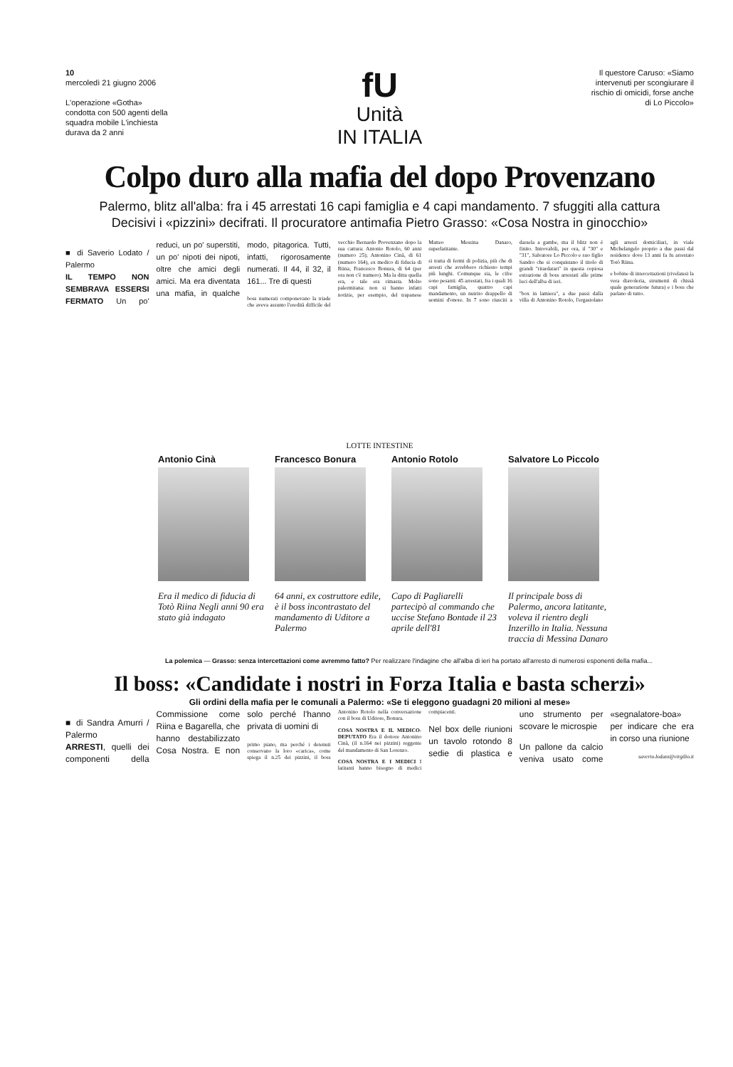10
mercoledì 21 giugno 2006
L'operazione «Gotha» condotta con 500 agenti della squadra mobile L'inchiesta durava da 2 anni
fU
Unità
IN ITALIA
Il questore Caruso: «Siamo intervenuti per scongiurare il rischio di omicidi, forse anche di Lo Piccolo»
Colpo duro alla mafia del dopo Provenzano
Palermo, blitz all'alba: fra i 45 arrestati 16 capi famiglia e 4 capi mandamento. 7 sfuggiti alla cattura
Decisivi i «pizzini» decifrati. Il procuratore antimafia Pietro Grasso: «Cosa Nostra in ginocchio»
■ di Saverio Lodato / Palermo
IL TEMPO NON SEMBRAVA ESSERSI FERMATO Un po' reduci, un po' superstiti, un po' nipoti dei nipoti, oltre che amici degli amici. Ma era diventata una mafia, in qualche modo, pitagorica. Tutti, infatti, rigorosamente numerati. Il 44, il 32, il 161... Tre di questi
boss numerati componevano la triade che aveva assunto l'eredità difficile del vecchio Bernardo Provenzano dopo la sua cattura: Antonio Rotolo, 60 anni (numero 25); Antonino Cinà, di 61 (numero 164), ex medico di fiducia di Riina; Francesco Bonura, di 64 (per ora non c'è numero). Ma la ditta quella era, e tale era rimasta. Molto palermitana: non si hanno infatti notizie, per esempio, del trapanese Matteo Messina Danaro, superlatitante.
si tratta di fermi di polizia, più che di arresti che avrebbero richiesto tempi più lunghi. Comunque sia, le cifre sono pesanti: 45 arrestati, fra i quali 16 capi famiglia, quattro capi mandamento, un nutrito drappello di uomini d'onore. In 7 sono riusciti a darsela a gambe, ma il blitz non è finito. Introvabili, per ora, il "30" e "31", Salvatore Lo Piccolo e suo figlio Sandro che si conquistano il titolo di grandi "ritardatari" in questa copiosa estrazione di boss arrestati alle prime luci dell'alba di ieri.
"box in lamiera", a due passi dalla villa di Antonino Rotolo, l'ergastolano agli arresti domiciliari, in viale Michelangelo proprio a due passi dal residence dove 13 anni fa fu arrestato Totò Riina.
e bobine di intercettazioni (rivelatesi la vera diavoleria, strumenti di chissà quale generazione futura) e i boss che parlano di tutto.
LOTTE INTESTINE
Antonio Cinà
Era il medico di fiducia di Totò Riina Negli anni 90 era stato già indagato
Francesco Bonura
64 anni, ex costruttore edile, è il boss incontrastato del mandamento di Uditore a Palermo
Antonio Rotolo
Capo di Pagliarelli partecipò al commando che uccise Stefano Bontade il 23 aprile dell'81
Salvatore Lo Piccolo
Il principale boss di Palermo, ancora latitante, voleva il rientro degli Inzerillo in Italia. Nessuna traccia di Messina Danaro
La polemica — Grasso: senza intercettazioni come avremmo fatto? Per realizzare l'indagine che all'alba di ieri ha portato all'arresto di numerosi esponenti della mafia...
Il boss: «Candidate i nostri in Forza Italia e basta scherzi»
Gli ordini della mafia per le comunali a Palermo: «Se ti eleggono guadagni 20 milioni al mese»
■ di Sandra Amurri / Palermo
ARRESTI, quelli dei componenti della Commissione come Riina e Bagarella, che hanno destabilizzato Cosa Nostra. E non solo perché l'hanno privata di uomini di
primo piano, ma perché i detenuti conservano la loro «carica», come spiega il n.25 dei pizzini, il boss Antonino Rotolo nella conversazione con il boss di Uditore, Bonura.
COSA NOSTRA E IL MEDICO-DEPUTATO Era il dottore Antonino Cinà, (il n.164 nei pizzini) reggente del mandamento di San Lorenzo.
COSA NOSTRA E I MEDICI I latitanti hanno bisogno di medici compiacenti.
Nel box delle riunioni un tavolo rotondo 8 sedie di plastica e uno strumento per scovare le microspie
Un pallone da calcio veniva usato come «segnalatore-boa» per indicare che era in corso una riunione
saverio.lodato@virgilio.it